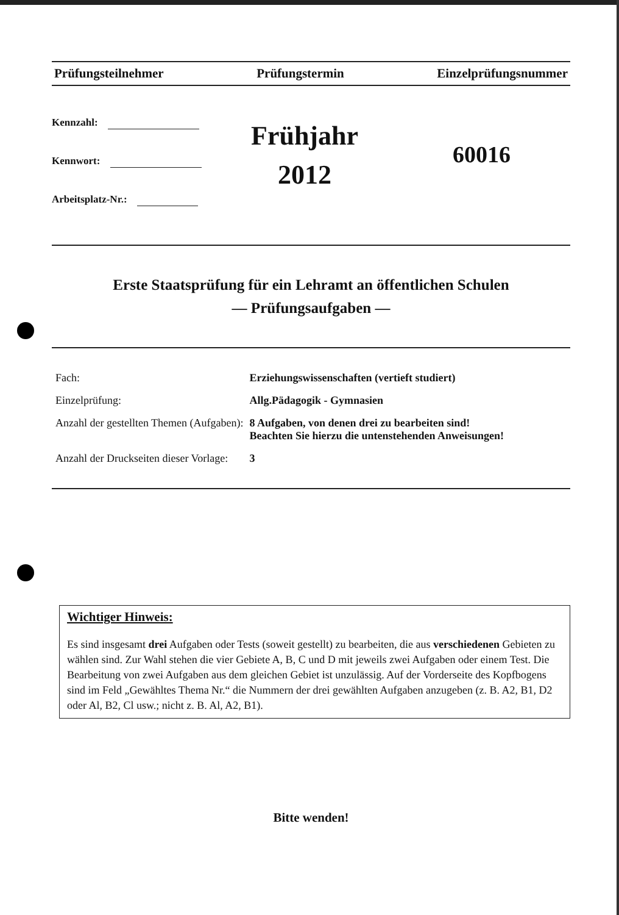Prüfungsteilnehmer Prüfungstermin Einzelprüfungsnummer
Kennzahl:
Kennwort:
Arbeitsplatz-Nr.:
Frühjahr
2012
60016
Erste Staatsprüfung für ein Lehramt an öffentlichen Schulen
— Prüfungsaufgaben —
| Fach: | Erziehungswissenschaften (vertieft studiert) |
| Einzelprüfung: | Allg.Pädagogik - Gymnasien |
| Anzahl der gestellten Themen (Aufgaben): | 8 Aufgaben, von denen drei zu bearbeiten sind! Beachten Sie hierzu die untenstehenden Anweisungen! |
| Anzahl der Druckseiten dieser Vorlage: | 3 |
Wichtiger Hinweis:
Es sind insgesamt drei Aufgaben oder Tests (soweit gestellt) zu bearbeiten, die aus verschiedenen Gebieten zu wählen sind. Zur Wahl stehen die vier Gebiete A, B, C und D mit jeweils zwei Aufgaben oder einem Test. Die Bearbeitung von zwei Aufgaben aus dem gleichen Gebiet ist unzulässig. Auf der Vorderseite des Kopfbogens sind im Feld „Gewähltes Thema Nr.“ die Nummern der drei gewählten Aufgaben anzugeben (z. B. A2, B1, D2 oder Al, B2, Cl usw.; nicht z. B. Al, A2, B1).
Bitte wenden!